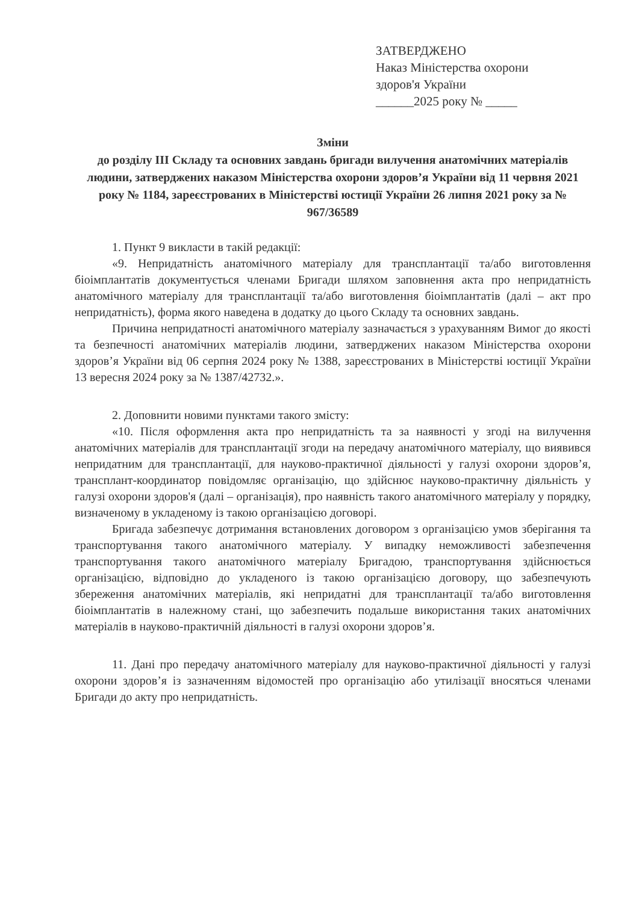ЗАТВЕРДЖЕНО
Наказ Міністерства охорони
здоров'я України
______2025 року № _____
Зміни
до розділу III Складу та основних завдань бригади вилучення анатомічних матеріалів людини, затверджених наказом Міністерства охорони здоров’я України від 11 червня 2021 року № 1184, зареєстрованих в Міністерстві юстиції України 26 липня 2021 року за № 967/36589
1. Пункт 9 викласти в такій редакції:
«9. Непридатність анатомічного матеріалу для трансплантації та/або виготовлення біоімплантатів документується членами Бригади шляхом заповнення акта про непридатність анатомічного матеріалу для трансплантації та/або виготовлення біоімплантатів (далі – акт про непридатність), форма якого наведена в додатку до цього Складу та основних завдань.
Причина непридатності анатомічного матеріалу зазначається з урахуванням Вимог до якості та безпечності анатомічних матеріалів людини, затверджених наказом Міністерства охорони здоров’я України від 06 серпня 2024 року № 1388, зареєстрованих в Міністерстві юстиції України 13 вересня 2024 року за № 1387/42732.».
2. Доповнити новими пунктами такого змісту:
«10. Після оформлення акта про непридатність та за наявності у згоді на вилучення анатомічних матеріалів для трансплантації згоди на передачу анатомічного матеріалу, що виявився непридатним для трансплантації, для науково-практичної діяльності у галузі охорони здоров’я, трансплант-координатор повідомляє організацію, що здійснює науково-практичну діяльність у галузі охорони здоров'я (далі – організація), про наявність такого анатомічного матеріалу у порядку, визначеному в укладеному із такою організацією договорі.
Бригада забезпечує дотримання встановлених договором з організацією умов зберігання та транспортування такого анатомічного матеріалу. У випадку неможливості забезпечення транспортування такого анатомічного матеріалу Бригадою, транспортування здійснюється організацією, відповідно до укладеного із такою організацією договору, що забезпечують збереження анатомічних матеріалів, які непридатні для трансплантації та/або виготовлення біоімплантатів в належному стані, що забезпечить подальше використання таких анатомічних матеріалів в науково-практичній діяльності в галузі охорони здоров’я.
11. Дані про передачу анатомічного матеріалу для науково-практичної діяльності у галузі охорони здоров’я із зазначенням відомостей про організацію або утилізації вносяться членами Бригади до акту про непридатність.